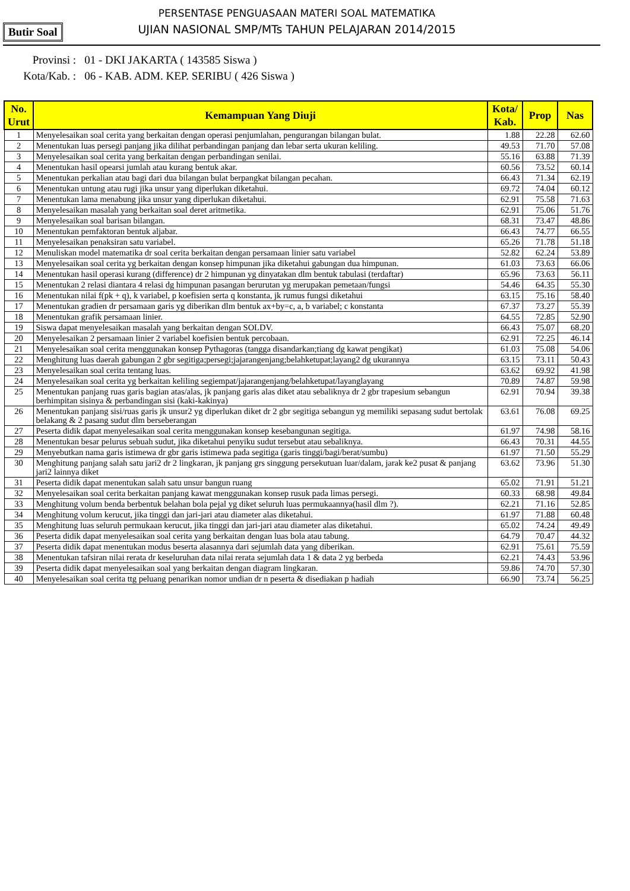PERSENTASE PENGUASAAN MATERI SOAL MATEMATIKA
UJIAN NASIONAL SMP/MTs TAHUN PELAJARAN 2014/2015
Butir Soal
Provinsi : 01 - DKI JAKARTA ( 143585 Siswa )
Kota/Kab. : 06 - KAB. ADM. KEP. SERIBU ( 426 Siswa )
| No. Urut | Kemampuan Yang Diuji | Kota/ Kab. | Prop | Nas |
| --- | --- | --- | --- | --- |
| 1 | Menyelesaikan soal cerita yang berkaitan dengan operasi penjumlahan, pengurangan bilangan bulat. | 1.88 | 22.28 | 62.60 |
| 2 | Menentukan luas persegi panjang jika dilihat perbandingan panjang dan lebar serta ukuran keliling. | 49.53 | 71.70 | 57.08 |
| 3 | Menyelesaikan soal cerita yang berkaitan dengan perbandingan senilai. | 55.16 | 63.88 | 71.39 |
| 4 | Menentukan hasil opearsi jumlah atau kurang bentuk akar. | 60.56 | 73.52 | 60.14 |
| 5 | Menentukan perkalian atau bagi dari dua bilangan bulat berpangkat bilangan pecahan. | 66.43 | 71.34 | 62.19 |
| 6 | Menentukan untung atau rugi jika unsur yang diperlukan diketahui. | 69.72 | 74.04 | 60.12 |
| 7 | Menentukan lama menabung jika unsur yang diperlukan diketahui. | 62.91 | 75.58 | 71.63 |
| 8 | Menyelesaikan masalah yang berkaitan soal deret aritmetika. | 62.91 | 75.06 | 51.76 |
| 9 | Menyelesaikan soal barisan bilangan. | 68.31 | 73.47 | 48.86 |
| 10 | Menentukan pemfaktoran bentuk aljabar. | 66.43 | 74.77 | 66.55 |
| 11 | Menyelesaikan penaksiran satu variabel. | 65.26 | 71.78 | 51.18 |
| 12 | Menuliskan model matematika dr soal cerita berkaitan dengan persamaan linier satu variabel | 52.82 | 62.24 | 53.89 |
| 13 | Menyelesaikan soal cerita yg berkaitan dengan konsep himpunan jika diketahui gabungan dua himpunan. | 61.03 | 73.63 | 66.06 |
| 14 | Menentukan hasil operasi kurang (difference) dr 2 himpunan yg dinyatakan dlm bentuk tabulasi (terdaftar) | 65.96 | 73.63 | 56.11 |
| 15 | Menentukan 2 relasi diantara 4 relasi dg himpunan pasangan berurutan yg merupakan pemetaan/fungsi | 54.46 | 64.35 | 55.30 |
| 16 | Menentukan nilai f(pk + q), k variabel, p koefisien serta q konstanta, jk rumus fungsi diketahui | 63.15 | 75.16 | 58.40 |
| 17 | Menentukan gradien dr persamaan garis yg diberikan dlm bentuk ax+by=c, a, b variabel; c konstanta | 67.37 | 73.27 | 55.39 |
| 18 | Menentukan grafik persamaan linier. | 64.55 | 72.85 | 52.90 |
| 19 | Siswa dapat menyelesaikan masalah yang berkaitan dengan SOLDV. | 66.43 | 75.07 | 68.20 |
| 20 | Menyelesaikan 2 persamaan linier 2 variabel koefisien bentuk percobaan. | 62.91 | 72.25 | 46.14 |
| 21 | Menyelesaikan soal cerita menggunakan konsep Pythagoras (tangga disandarkan;tiang dg kawat pengikat) | 61.03 | 75.08 | 54.06 |
| 22 | Menghitung luas daerah gabungan 2 gbr segitiga;persegi;jajarangenjang;belahketupat;layang2 dg ukurannya | 63.15 | 73.11 | 50.43 |
| 23 | Menyelesaikan soal cerita tentang luas. | 63.62 | 69.92 | 41.98 |
| 24 | Menyelesaikan soal cerita yg berkaitan keliling segiempat/jajarangenjang/belahketupat/layanglayang | 70.89 | 74.87 | 59.98 |
| 25 | Menentukan panjang ruas garis bagian atas/alas, jk panjang garis alas diket atau sebaliknya dr 2 gbr trapesium sebangun berhimpitan sisinya & perbandingan sisi (kaki-kakinya) | 62.91 | 70.94 | 39.38 |
| 26 | Menentukan panjang sisi/ruas garis jk unsur2 yg diperlukan diket dr 2 gbr segitiga sebangun yg memiliki sepasang sudut bertolak belakang & 2 pasang sudut dlm berseberangan | 63.61 | 76.08 | 69.25 |
| 27 | Peserta didik dapat menyelesaikan soal cerita menggunakan konsep kesebangunan segitiga. | 61.97 | 74.98 | 58.16 |
| 28 | Menentukan besar pelurus sebuah sudut, jika diketahui penyiku sudut tersebut atau sebaliknya. | 66.43 | 70.31 | 44.55 |
| 29 | Menyebutkan nama garis istimewa dr gbr garis istimewa pada segitiga (garis tinggi/bagi/berat/sumbu) | 61.97 | 71.50 | 55.29 |
| 30 | Menghitung panjang salah satu jari2 dr 2 lingkaran, jk panjang grs singgung persekutuan luar/dalam, jarak ke2 pusat & panjang jari2 lainnya diket | 63.62 | 73.96 | 51.30 |
| 31 | Peserta didik dapat menentukan salah satu unsur bangun ruang | 65.02 | 71.91 | 51.21 |
| 32 | Menyelesaikan soal cerita berkaitan panjang kawat menggunakan konsep rusuk pada limas persegi. | 60.33 | 68.98 | 49.84 |
| 33 | Menghitung volum benda berbentuk belahan bola pejal yg diket seluruh luas permukaannya(hasil dlm ?). | 62.21 | 71.16 | 52.85 |
| 34 | Menghitung volum kerucut, jika tinggi dan jari-jari atau diameter alas diketahui. | 61.97 | 71.88 | 60.48 |
| 35 | Menghitung luas seluruh permukaan kerucut, jika tinggi dan jari-jari atau diameter alas diketahui. | 65.02 | 74.24 | 49.49 |
| 36 | Peserta didik dapat menyelesaikan soal cerita yang berkaitan dengan luas bola atau tabung. | 64.79 | 70.47 | 44.32 |
| 37 | Peserta didik dapat menentukan modus beserta alasannya dari sejumlah data yang diberikan. | 62.91 | 75.61 | 75.59 |
| 38 | Menentukan tafsiran nilai rerata dr keseluruhan data nilai rerata sejumlah data 1 & data 2 yg berbeda | 62.21 | 74.43 | 53.96 |
| 39 | Peserta didik dapat menyelesaikan soal yang berkaitan dengan diagram lingkaran. | 59.86 | 74.70 | 57.30 |
| 40 | Menyelesaikan soal cerita ttg peluang penarikan nomor undian dr n peserta & disediakan p hadiah | 66.90 | 73.74 | 56.25 |